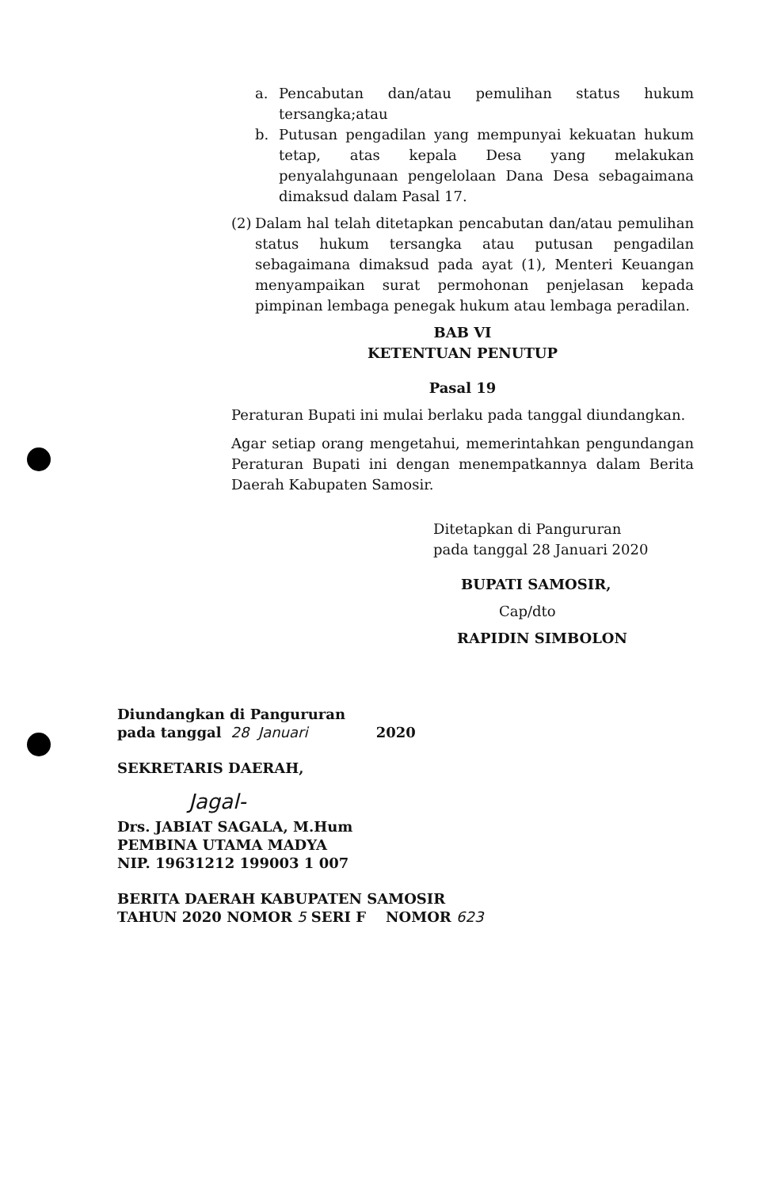a. Pencabutan dan/atau pemulihan status hukum tersangka;atau
b. Putusan pengadilan yang mempunyai kekuatan hukum tetap, atas kepala Desa yang melakukan penyalahgunaan pengelolaan Dana Desa sebagaimana dimaksud dalam Pasal 17.
(2)
Dalam hal telah ditetapkan pencabutan dan/atau pemulihan status hukum tersangka atau putusan pengadilan sebagaimana dimaksud pada ayat (1), Menteri Keuangan menyampaikan surat permohonan penjelasan kepada pimpinan lembaga penegak hukum atau lembaga peradilan.
BAB VI
KETENTUAN PENUTUP
Pasal 19
Peraturan Bupati ini mulai berlaku pada tanggal diundangkan.
Agar setiap orang mengetahui, memerintahkan pengundangan Peraturan Bupati ini dengan menempatkannya dalam Berita Daerah Kabupaten Samosir.
Ditetapkan di Pangururan
pada tanggal 28 Januari 2020
BUPATI SAMOSIR,
Cap/dto
RAPIDIN SIMBOLON
Diundangkan di Pangururan
pada tanggal 28 Januari 2020
SEKRETARIS DAERAH,
Jagal-
Drs. JABIAT SAGALA, M.Hum
PEMBINA UTAMA MADYA
NIP. 19631212 199003 1 007
BERITA DAERAH KABUPATEN SAMOSIR
TAHUN 2020 NOMOR 5 SERI F NOMOR 623